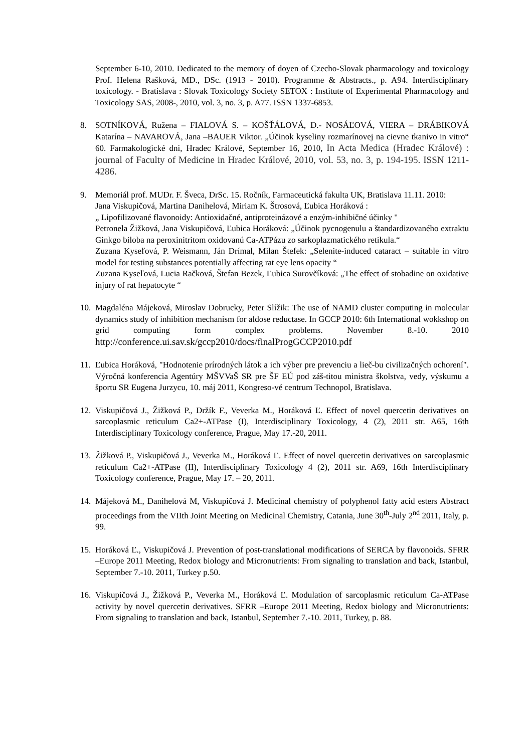September 6-10, 2010. Dedicated to the memory of doyen of Czecho-Slovak pharmacology and toxicology Prof. Helena Rašková, MD., DSc. (1913 - 2010). Programme & Abstracts., p. A94. Interdisciplinary toxicology. - Bratislava : Slovak Toxicology Society SETOX : Institute of Experimental Pharmacology and Toxicology SAS, 2008-, 2010, vol. 3, no. 3, p. A77. ISSN 1337-6853.
8.
SOTNÍKOVÁ, Ružena – FIALOVÁ S. – KOŠŤÁLOVÁ, D.- NOSÁĽOVÁ, VIERA – DRÁBIKOVÁ Katarína – NAVAROVÁ, Jana –BAUER Viktor. „Účinok kyseliny rozmarínovej na cievne tkanivo in vitro“ 60. Farmakologické dni, Hradec Králové, September 16, 2010, In Acta Medica (Hradec Králové) : journal of Faculty of Medicine in Hradec Králové, 2010, vol. 53, no. 3, p. 194-195. ISSN 1211-4286.
9.
Memoriál prof. MUDr. F. Šveca, DrSc. 15. Ročník, Farmaceutická fakulta UK, Bratislava 11.11. 2010:
Jana Viskupičová, Martina Danihelová, Miriam K. Štrosová, Ľubica Horáková :
„ Lipofilizované flavonoidy: Antioxidačné, antiproteinázové a enzým-inhibičné účinky "
Petronela Žižková, Jana Viskupičová, Ľubica Horáková: „Účinok pycnogenulu a štandardizovaného extraktu Ginkgo biloba na peroxinitritom oxidovanú Ca-ATPázu zo sarkoplazmatického retikula.“
Zuzana Kyseľová, P. Weismann, Ján Drímal, Milan Štefek: „Selenite-induced cataract – suitable in vitro model for testing substances potentially affecting rat eye lens opacity “
Zuzana Kyseľová, Lucia Račková, Štefan Bezek, Ľubica Surovčíková: „The effect of stobadine on oxidative injury of rat hepatocyte “
10.
Magdaléna Májeková, Miroslav Dobrucky, Peter Slížik: The use of NAMD cluster computing in molecular dynamics study of inhibition mechanism for aldose reductase. In GCCP 2010: 6th International wokkshop on grid computing form complex problems. November 8.-10. 2010 http://conference.ui.sav.sk/gccp2010/docs/finalProgGCCP2010.pdf
11.
Ľubica Horáková, "Hodnotenie prírodných látok a ich výber pre prevenciu a lieč-bu civilizačných ochorení". Výročná konferencia Agentúry MŠVVaŠ SR pre ŠF EÚ pod záš-titou ministra školstva, vedy, výskumu a športu SR Eugena Jurzycu, 10. máj 2011, Kongreso-vé centrum Technopol, Bratislava.
12.
Viskupičová J., Žižková P., Držík F., Veverka M., Horáková Ľ. Effect of novel quercetin derivatives on sarcoplasmic reticulum Ca2+-ATPase (I), Interdisciplinary Toxicology, 4 (2), 2011 str. A65, 16th Interdisciplinary Toxicology conference, Prague, May 17.-20, 2011.
13.
Žižková P., Viskupičová J., Veverka M., Horáková Ľ. Effect of novel quercetin derivatives on sarcoplasmic reticulum Ca2+-ATPase (II), Interdisciplinary Toxicology 4 (2), 2011 str. A69, 16th Interdisciplinary Toxicology conference, Prague, May 17. – 20, 2011.
14.
Májeková M., Danihelová M, Viskupičová J. Medicinal chemistry of polyphenol fatty acid esters Abstract proceedings from the VIIth Joint Meeting on Medicinal Chemistry, Catania, June 30<sup>th</sup>-July 2<sup>nd</sup> 2011, Italy, p. 99.
15.
Horáková Ľ., Viskupičová J. Prevention of post-translational modifications of SERCA by flavonoids. SFRR –Europe 2011 Meeting, Redox biology and Micronutrients: From signaling to translation and back, Istanbul, September 7.-10. 2011, Turkey p.50.
16.
Viskupičová J., Žižková P., Veverka M., Horáková Ľ. Modulation of sarcoplasmic reticulum Ca-ATPase activity by novel quercetin derivatives. SFRR –Europe 2011 Meeting, Redox biology and Micronutrients: From signaling to translation and back, Istanbul, September 7.-10. 2011, Turkey, p. 88.